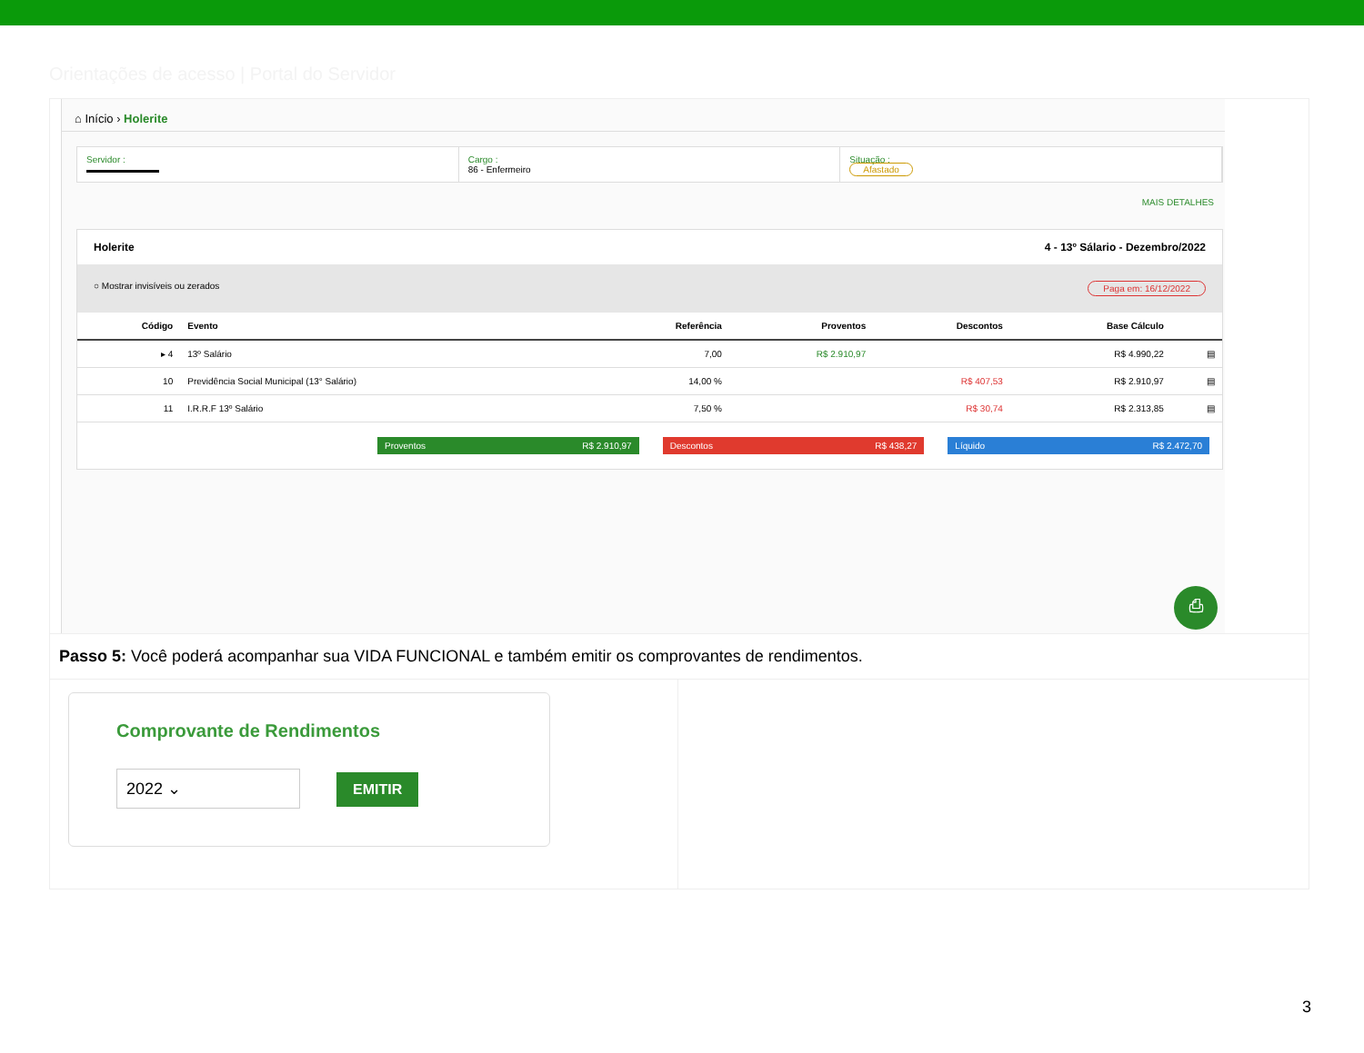Orientações de acesso | Portal do Servidor
⌂ Início › Holerite
Servidor :
▬▬▬▬▬▬▬▬
Cargo :
86 - Enfermeiro
Situação :
Afastado
MAIS DETALHES
Holerite 4 - 13º Sálario - Dezembro/2022
○ Mostrar invisíveis ou zerados Paga em: 16/12/2022
| Código | Evento | Referência | Proventos | Descontos | Base Cálculo | |
| --- | --- | --- | --- | --- | --- | --- |
| ▸ 4 | 13º Salário | 7,00 | R$ 2.910,97 | | R$ 4.990,22 | ▤ |
| 10 | Previdência Social Municipal (13° Salário) | 14,00 % | | R$ 407,53 | R$ 2.910,97 | ▤ |
| 11 | I.R.R.F 13º Salário | 7,50 % | | R$ 30,74 | R$ 2.313,85 | ▤ |
Proventos R$ 2.910,97 Descontos R$ 438,27 Líquido R$ 2.472,70
⎙
Passo 5: Você poderá acompanhar sua VIDA FUNCIONAL e também emitir os comprovantes de rendimentos.
Comprovante de Rendimentos
2022 ⌄ EMITIR
3